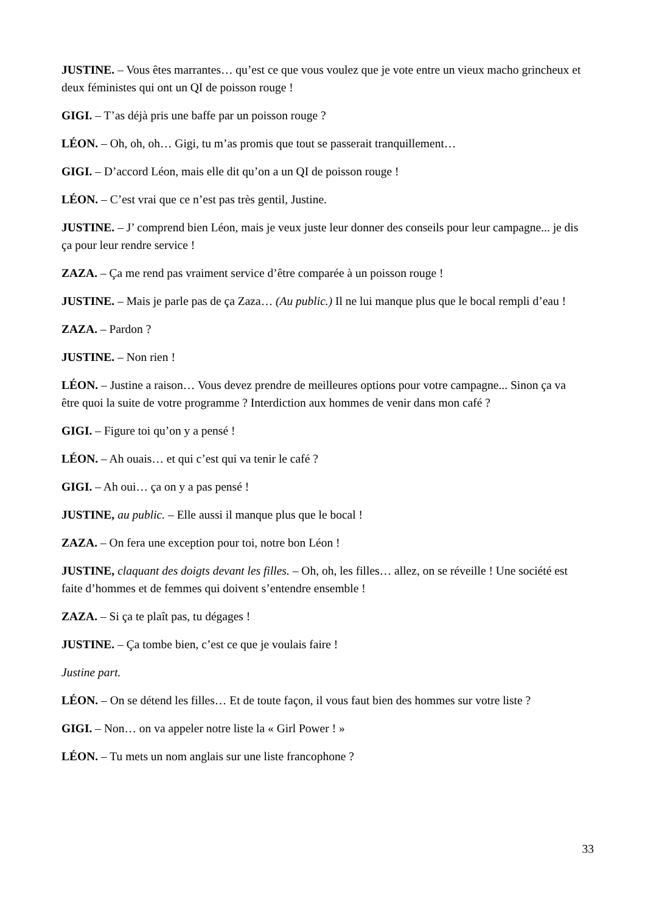JUSTINE. – Vous êtes marrantes… qu’est ce que vous voulez que je vote entre un vieux macho grincheux et deux féministes qui ont un QI de poisson rouge !
GIGI. – T’as déjà pris une baffe par un poisson rouge ?
LÉON. – Oh, oh, oh… Gigi, tu m’as promis que tout se passerait tranquillement…
GIGI. – D’accord Léon, mais elle dit qu’on a un QI de poisson rouge !
LÉON. – C’est vrai que ce n’est pas très gentil, Justine.
JUSTINE. – J’ comprend bien Léon, mais je veux juste leur donner des conseils pour leur campagne... je dis ça pour leur rendre service !
ZAZA. – Ça me rend pas vraiment service d’être comparée à un poisson rouge !
JUSTINE. – Mais je parle pas de ça Zaza… (Au public.) Il ne lui manque plus que le bocal rempli d’eau !
ZAZA. – Pardon ?
JUSTINE. – Non rien !
LÉON. – Justine a raison… Vous devez prendre de meilleures options pour votre campagne... Sinon ça va être quoi la suite de votre programme ? Interdiction aux hommes de venir dans mon café ?
GIGI. – Figure toi qu’on y a pensé !
LÉON. – Ah ouais… et qui c’est qui va tenir le café ?
GIGI. – Ah oui… ça on y a pas pensé !
JUSTINE, au public. – Elle aussi il manque plus que le bocal !
ZAZA. – On fera une exception pour toi, notre bon Léon !
JUSTINE, claquant des doigts devant les filles. – Oh, oh, les filles… allez, on se réveille ! Une société est faite d’hommes et de femmes qui doivent s’entendre ensemble !
ZAZA. – Si ça te plaît pas, tu dégages !
JUSTINE. – Ça tombe bien, c’est ce que je voulais faire !
Justine part.
LÉON. – On se détend les filles… Et de toute façon, il vous faut bien des hommes sur votre liste ?
GIGI. – Non… on va appeler notre liste la « Girl Power ! »
LÉON. – Tu mets un nom anglais sur une liste francophone ?
33